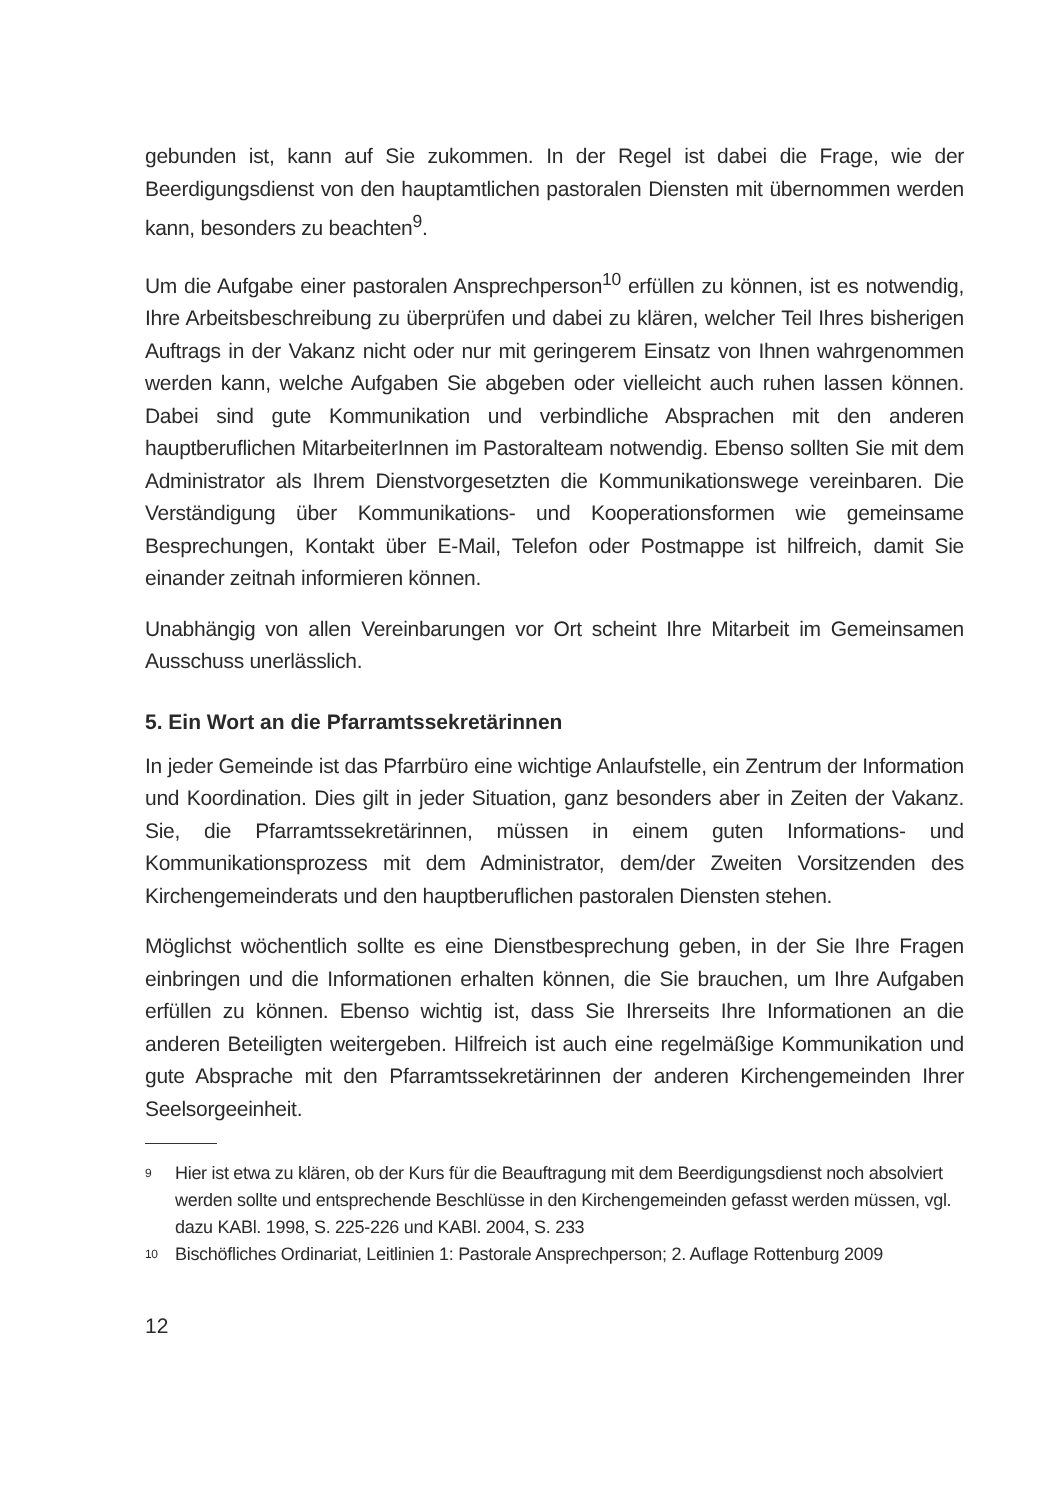gebunden ist, kann auf Sie zukommen. In der Regel ist dabei die Frage, wie der Beerdigungsdienst von den hauptamtlichen pastoralen Diensten mit übernommen werden kann, besonders zu beachten<sup>9</sup>.
Um die Aufgabe einer pastoralen Ansprechperson<sup>10</sup> erfüllen zu können, ist es notwendig, Ihre Arbeitsbeschreibung zu überprüfen und dabei zu klären, welcher Teil Ihres bisherigen Auftrags in der Vakanz nicht oder nur mit geringerem Einsatz von Ihnen wahrgenommen werden kann, welche Aufgaben Sie abgeben oder vielleicht auch ruhen lassen können. Dabei sind gute Kommunikation und verbindliche Absprachen mit den anderen hauptberuflichen MitarbeiterInnen im Pastoralteam notwendig. Ebenso sollten Sie mit dem Administrator als Ihrem Dienstvorgesetzten die Kommunikationswege vereinbaren. Die Verständigung über Kommunikations- und Kooperationsformen wie gemeinsame Besprechungen, Kontakt über E-Mail, Telefon oder Postmappe ist hilfreich, damit Sie einander zeitnah informieren können.
Unabhängig von allen Vereinbarungen vor Ort scheint Ihre Mitarbeit im Gemeinsamen Ausschuss unerlässlich.
5. Ein Wort an die Pfarramtssekretärinnen
In jeder Gemeinde ist das Pfarrbüro eine wichtige Anlaufstelle, ein Zentrum der Information und Koordination. Dies gilt in jeder Situation, ganz besonders aber in Zeiten der Vakanz. Sie, die Pfarramtssekretärinnen, müssen in einem guten Informations- und Kommunikationsprozess mit dem Administrator, dem/der Zweiten Vorsitzenden des Kirchengemeinderats und den hauptberuflichen pastoralen Diensten stehen.
Möglichst wöchentlich sollte es eine Dienstbesprechung geben, in der Sie Ihre Fragen einbringen und die Informationen erhalten können, die Sie brauchen, um Ihre Aufgaben erfüllen zu können. Ebenso wichtig ist, dass Sie Ihrerseits Ihre Informationen an die anderen Beteiligten weitergeben. Hilfreich ist auch eine regelmäßige Kommunikation und gute Absprache mit den Pfarramtssekretärinnen der anderen Kirchengemeinden Ihrer Seelsorgeeinheit.
9
Hier ist etwa zu klären, ob der Kurs für die Beauftragung mit dem Beerdigungsdienst noch absolviert werden sollte und entsprechende Beschlüsse in den Kirchengemeinden gefasst werden müssen, vgl. dazu KABl. 1998, S. 225-226 und KABl. 2004, S. 233
10
Bischöfliches Ordinariat, Leitlinien 1: Pastorale Ansprechperson; 2. Auflage Rottenburg 2009
12